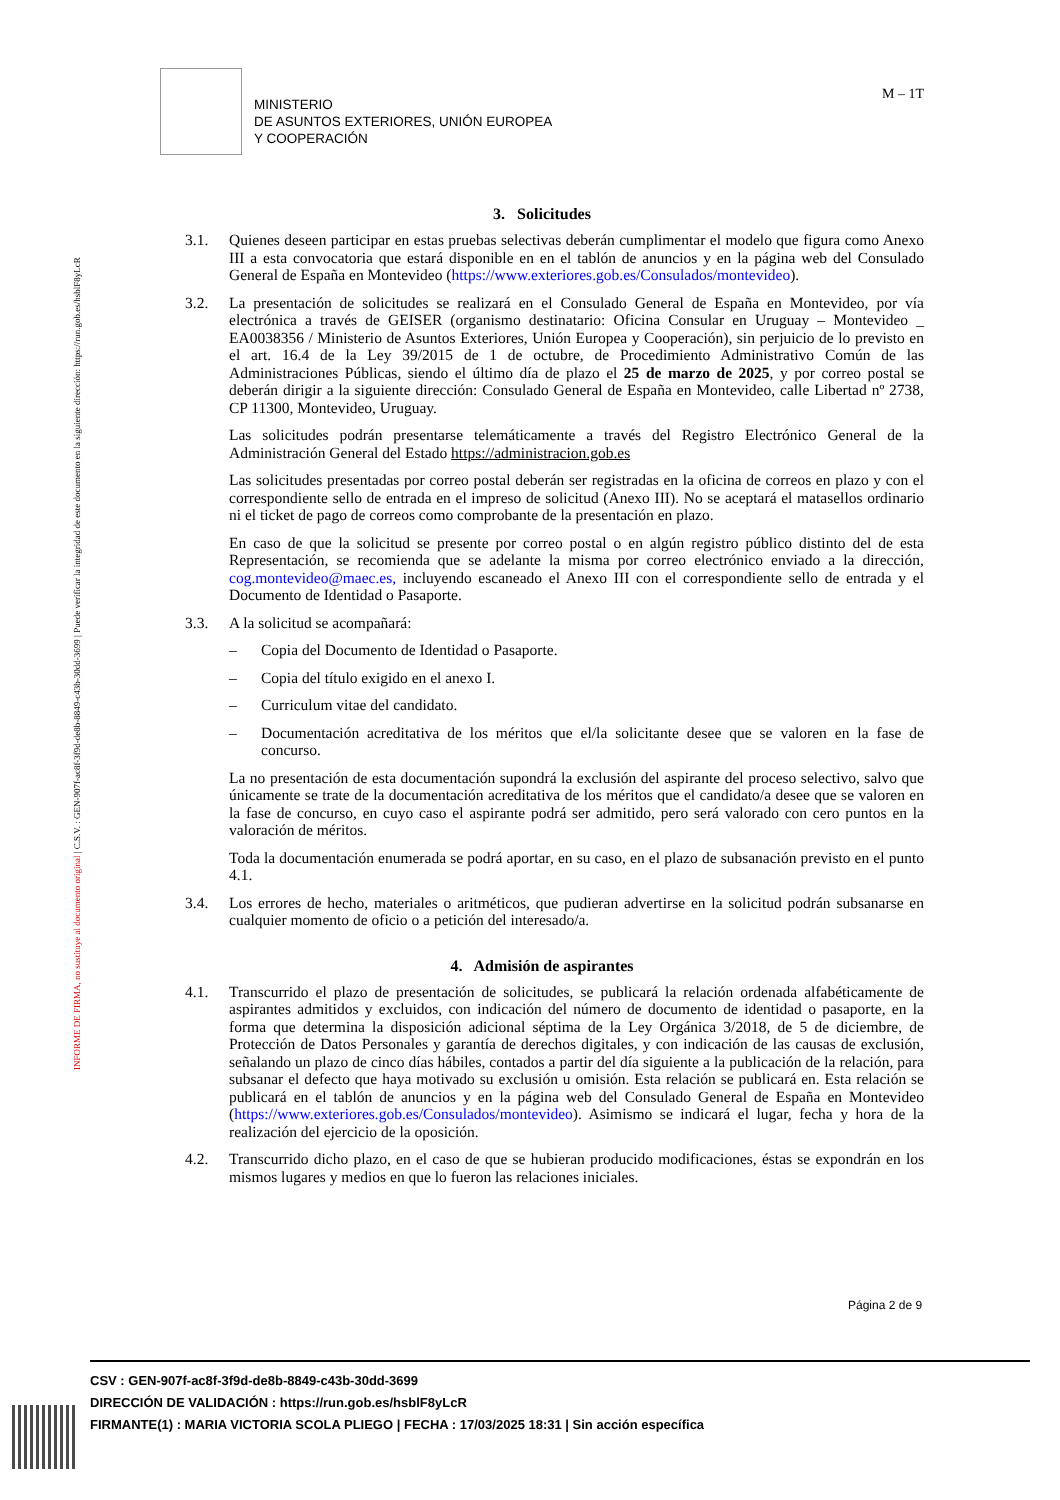INFORME DE FIRMA, no sustituye al documento original | C.S.V. : GEN-907f-ac8f-3f9d-de8b-8849-c43b-30dd-3699 | Puede verificar la integridad de este documento en la siguiente dirección: https://run.gob.es/hsblF8yLcR
MINISTERIO
DE ASUNTOS EXTERIORES, UNIÓN EUROPEA
Y COOPERACIÓN
M – 1T
3. Solicitudes
3.1. Quienes deseen participar en estas pruebas selectivas deberán cumplimentar el modelo que figura como Anexo III a esta convocatoria que estará disponible en en el tablón de anuncios y en la página web del Consulado General de España en Montevideo (https://www.exteriores.gob.es/Consulados/montevideo).
3.2. La presentación de solicitudes se realizará en el Consulado General de España en Montevideo, por vía electrónica a través de GEISER (organismo destinatario: Oficina Consular en Uruguay – Montevideo _ EA0038356 / Ministerio de Asuntos Exteriores, Unión Europea y Cooperación), sin perjuicio de lo previsto en el art. 16.4 de la Ley 39/2015 de 1 de octubre, de Procedimiento Administrativo Común de las Administraciones Públicas, siendo el último día de plazo el 25 de marzo de 2025, y por correo postal se deberán dirigir a la siguiente dirección: Consulado General de España en Montevideo, calle Libertad nº 2738, CP 11300, Montevideo, Uruguay.
Las solicitudes podrán presentarse telemáticamente a través del Registro Electrónico General de la Administración General del Estado https://administracion.gob.es
Las solicitudes presentadas por correo postal deberán ser registradas en la oficina de correos en plazo y con el correspondiente sello de entrada en el impreso de solicitud (Anexo III). No se aceptará el matasellos ordinario ni el ticket de pago de correos como comprobante de la presentación en plazo.
En caso de que la solicitud se presente por correo postal o en algún registro público distinto del de esta Representación, se recomienda que se adelante la misma por correo electrónico enviado a la dirección, cog.montevideo@maec.es, incluyendo escaneado el Anexo III con el correspondiente sello de entrada y el Documento de Identidad o Pasaporte.
3.3. A la solicitud se acompañará:
– Copia del Documento de Identidad o Pasaporte.
– Copia del título exigido en el anexo I.
– Curriculum vitae del candidato.
– Documentación acreditativa de los méritos que el/la solicitante desee que se valoren en la fase de concurso.
La no presentación de esta documentación supondrá la exclusión del aspirante del proceso selectivo, salvo que únicamente se trate de la documentación acreditativa de los méritos que el candidato/a desee que se valoren en la fase de concurso, en cuyo caso el aspirante podrá ser admitido, pero será valorado con cero puntos en la valoración de méritos.
Toda la documentación enumerada se podrá aportar, en su caso, en el plazo de subsanación previsto en el punto 4.1.
3.4. Los errores de hecho, materiales o aritméticos, que pudieran advertirse en la solicitud podrán subsanarse en cualquier momento de oficio o a petición del interesado/a.
4. Admisión de aspirantes
4.1. Transcurrido el plazo de presentación de solicitudes, se publicará la relación ordenada alfabéticamente de aspirantes admitidos y excluidos, con indicación del número de documento de identidad o pasaporte, en la forma que determina la disposición adicional séptima de la Ley Orgánica 3/2018, de 5 de diciembre, de Protección de Datos Personales y garantía de derechos digitales, y con indicación de las causas de exclusión, señalando un plazo de cinco días hábiles, contados a partir del día siguiente a la publicación de la relación, para subsanar el defecto que haya motivado su exclusión u omisión. Esta relación se publicará en. Esta relación se publicará en el tablón de anuncios y en la página web del Consulado General de España en Montevideo (https://www.exteriores.gob.es/Consulados/montevideo). Asimismo se indicará el lugar, fecha y hora de la realización del ejercicio de la oposición.
4.2. Transcurrido dicho plazo, en el caso de que se hubieran producido modificaciones, éstas se expondrán en los mismos lugares y medios en que lo fueron las relaciones iniciales.
Página 2 de 9
CSV : GEN-907f-ac8f-3f9d-de8b-8849-c43b-30dd-3699
DIRECCIÓN DE VALIDACIÓN : https://run.gob.es/hsblF8yLcR
FIRMANTE(1) : MARIA VICTORIA SCOLA PLIEGO | FECHA : 17/03/2025 18:31 | Sin acción específica